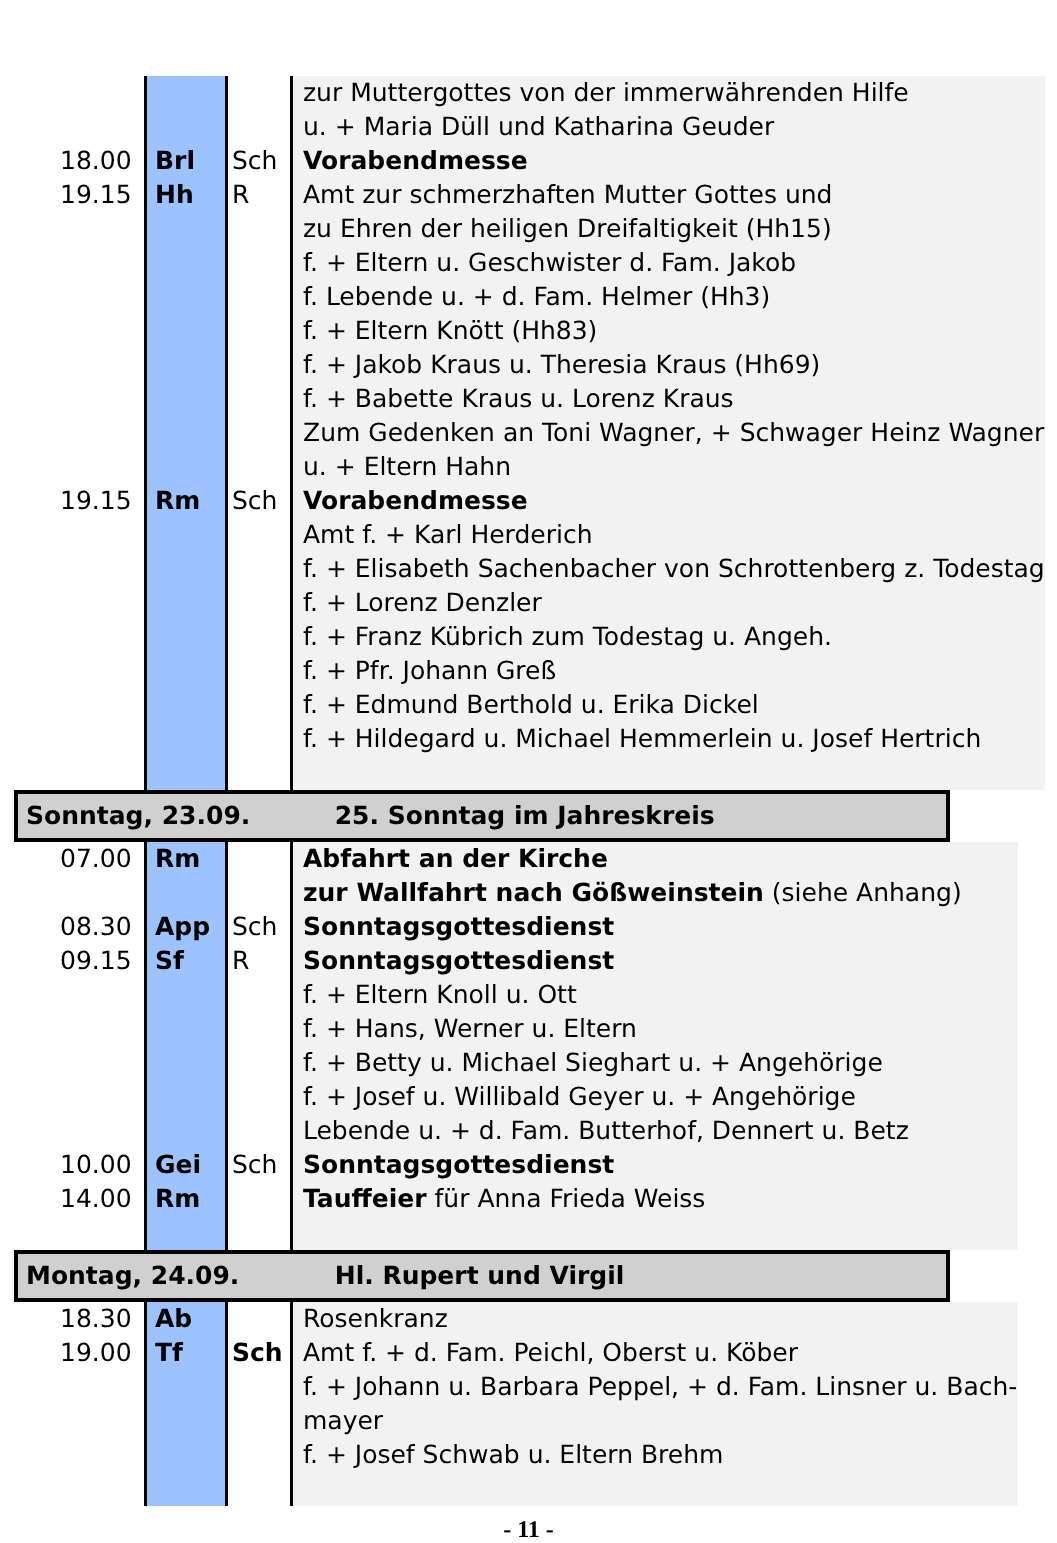| | | | zur Muttergottes von der immerwährenden Hilfe u. + Maria Düll und Katharina Geuder |
| 18.00 | Brl | Sch | Vorabendmesse |
| 19.15 | Hh | R | Amt zur schmerzhaften Mutter Gottes und zu Ehren der heiligen Dreifaltigkeit (Hh15) f. + Eltern u. Geschwister d. Fam. Jakob f. Lebende u. + d. Fam. Helmer (Hh3) f. + Eltern Knött (Hh83) f. + Jakob Kraus u. Theresia Kraus (Hh69) f. + Babette Kraus u. Lorenz Kraus Zum Gedenken an Toni Wagner, + Schwager Heinz Wagner u. + Eltern Hahn |
| 19.15 | Rm | Sch | Vorabendmesse Amt f. + Karl Herderich f. + Elisabeth Sachenbacher von Schrottenberg z. Todestag f. + Lorenz Denzler f. + Franz Kübrich zum Todestag u. Angeh. f. + Pfr. Johann Greß f. + Edmund Berthold u. Erika Dickel f. + Hildegard u. Michael Hemmerlein u. Josef Hertrich |
Sonntag, 23.09. 25. Sonntag im Jahreskreis
| 07.00 | Rm | | Abfahrt an der Kirche zur Wallfahrt nach Gößweinstein (siehe Anhang) |
| 08.30 | App | Sch | Sonntagsgottesdienst |
| 09.15 | Sf | R | Sonntagsgottesdienst f. + Eltern Knoll u. Ott f. + Hans, Werner u. Eltern f. + Betty u. Michael Sieghart u. + Angehörige f. + Josef u. Willibald Geyer u. + Angehörige Lebende u. + d. Fam. Butterhof, Dennert u. Betz |
| 10.00 | Gei | Sch | Sonntagsgottesdienst |
| 14.00 | Rm | | Tauffeier für Anna Frieda Weiss |
Montag, 24.09. Hl. Rupert und Virgil
| 18.30 | Ab | | Rosenkranz |
| 19.00 | Tf | Sch | Amt f. + d. Fam. Peichl, Oberst u. Köber f. + Johann u. Barbara Peppel, + d. Fam. Linsner u. Bach- mayer f. + Josef Schwab u. Eltern Brehm |
- 11 -